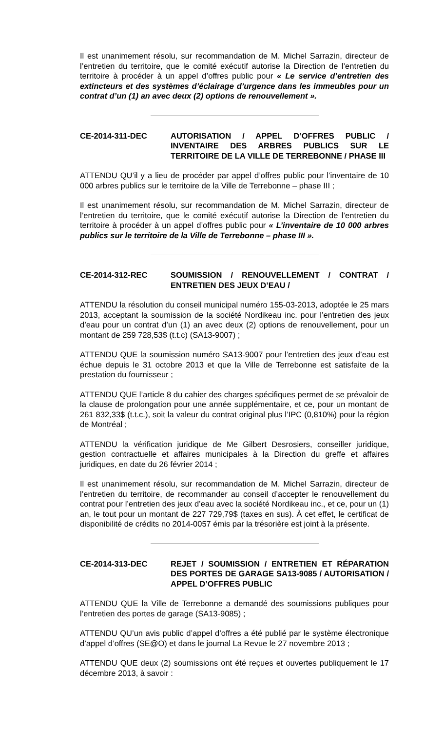Il est unanimement résolu, sur recommandation de M. Michel Sarrazin, directeur de l’entretien du territoire, que le comité exécutif autorise la Direction de l’entretien du territoire à procéder à un appel d’offres public pour « Le service d’entretien des extincteurs et des systèmes d’éclairage d’urgence dans les immeubles pour un contrat d’un (1) an avec deux (2) options de renouvellement ».
CE-2014-311-DEC AUTORISATION / APPEL D’OFFRES PUBLIC / INVENTAIRE DES ARBRES PUBLICS SUR LE TERRITOIRE DE LA VILLE DE TERREBONNE / PHASE III
ATTENDU QU’il y a lieu de procéder par appel d’offres public pour l’inventaire de 10 000 arbres publics sur le territoire de la Ville de Terrebonne – phase III ;
Il est unanimement résolu, sur recommandation de M. Michel Sarrazin, directeur de l’entretien du territoire, que le comité exécutif autorise la Direction de l’entretien du territoire à procéder à un appel d’offres public pour « L’inventaire de 10 000 arbres publics sur le territoire de la Ville de Terrebonne – phase III ».
CE-2014-312-REC SOUMISSION / RENOUVELLEMENT / CONTRAT / ENTRETIEN DES JEUX D’EAU /
ATTENDU la résolution du conseil municipal numéro 155-03-2013, adoptée le 25 mars 2013, acceptant la soumission de la société Nordikeau inc. pour l’entretien des jeux d’eau pour un contrat d’un (1) an avec deux (2) options de renouvellement, pour un montant de 259 728,53$ (t.t.c) (SA13-9007) ;
ATTENDU QUE la soumission numéro SA13-9007 pour l’entretien des jeux d’eau est échue depuis le 31 octobre 2013 et que la Ville de Terrebonne est satisfaite de la prestation du fournisseur ;
ATTENDU QUE l’article 8 du cahier des charges spécifiques permet de se prévaloir de la clause de prolongation pour une année supplémentaire, et ce, pour un montant de 261 832,33$ (t.t.c.), soit la valeur du contrat original plus l’IPC (0,810%) pour la région de Montréal ;
ATTENDU la vérification juridique de Me Gilbert Desrosiers, conseiller juridique, gestion contractuelle et affaires municipales à la Direction du greffe et affaires juridiques, en date du 26 février 2014 ;
Il est unanimement résolu, sur recommandation de M. Michel Sarrazin, directeur de l’entretien du territoire, de recommander au conseil d’accepter le renouvellement du contrat pour l’entretien des jeux d’eau avec la société Nordikeau inc., et ce, pour un (1) an, le tout pour un montant de 227 729,79$ (taxes en sus). À cet effet, le certificat de disponibilité de crédits no 2014-0057 émis par la trésorière est joint à la présente.
CE-2014-313-DEC REJET / SOUMISSION / ENTRETIEN ET RÉPARATION DES PORTES DE GARAGE SA13-9085 / AUTORISATION / APPEL D’OFFRES PUBLIC
ATTENDU QUE la Ville de Terrebonne a demandé des soumissions publiques pour l’entretien des portes de garage (SA13-9085) ;
ATTENDU QU’un avis public d’appel d’offres a été publié par le système électronique d’appel d’offres (SE@O) et dans le journal La Revue le 27 novembre 2013 ;
ATTENDU QUE deux (2) soumissions ont été reçues et ouvertes publiquement le 17 décembre 2013, à savoir :